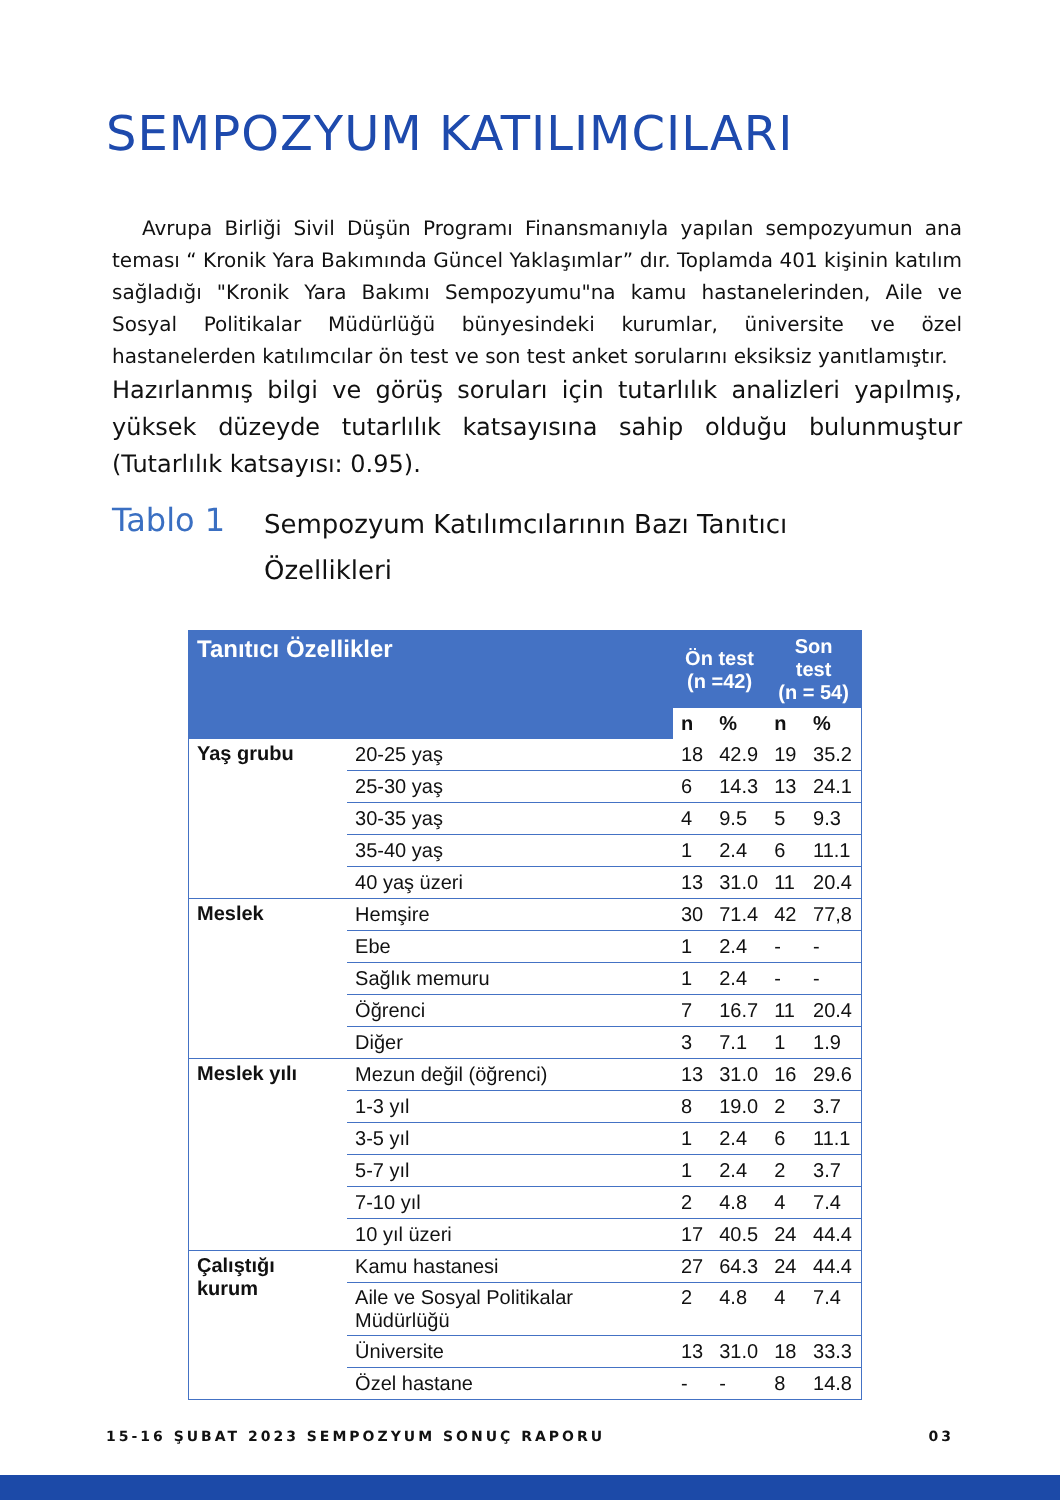SEMPOZYUM KATILIMCILARI
Avrupa Birliği Sivil Düşün Programı Finansmanıyla yapılan sempozyumun ana teması “ Kronik Yara Bakımında Güncel Yaklaşımlar” dır. Toplamda 401 kişinin katılım sağladığı "Kronik Yara Bakımı Sempozyumu"na kamu hastanelerinden, Aile ve Sosyal Politikalar Müdürlüğü bünyesindeki kurumlar, üniversite ve özel hastanelerden katılımcılar ön test ve son test anket sorularını eksiksiz yanıtlamıştır.
Hazırlanmış bilgi ve görüş soruları için tutarlılık analizleri yapılmış, yüksek düzeyde tutarlılık katsayısına sahip olduğu bulunmuştur (Tutarlılık katsayısı: 0.95).
Tablo 1
Sempozyum Katılımcılarının Bazı Tanıtıcı
Özellikleri
| Tanıtıcı Özellikler | | Ön test (n =42) | | Son test (n = 54) | |
| --- | --- | --- | --- | --- | --- |
| | | n | % | n | % |
| Yaş grubu | 20-25 yaş | 18 | 42.9 | 19 | 35.2 |
| | 25-30 yaş | 6 | 14.3 | 13 | 24.1 |
| | 30-35 yaş | 4 | 9.5 | 5 | 9.3 |
| | 35-40 yaş | 1 | 2.4 | 6 | 11.1 |
| | 40 yaş üzeri | 13 | 31.0 | 11 | 20.4 |
| Meslek | Hemşire | 30 | 71.4 | 42 | 77,8 |
| | Ebe | 1 | 2.4 | - | - |
| | Sağlık memuru | 1 | 2.4 | - | - |
| | Öğrenci | 7 | 16.7 | 11 | 20.4 |
| | Diğer | 3 | 7.1 | 1 | 1.9 |
| Meslek yılı | Mezun değil (öğrenci) | 13 | 31.0 | 16 | 29.6 |
| | 1-3 yıl | 8 | 19.0 | 2 | 3.7 |
| | 3-5 yıl | 1 | 2.4 | 6 | 11.1 |
| | 5-7 yıl | 1 | 2.4 | 2 | 3.7 |
| | 7-10 yıl | 2 | 4.8 | 4 | 7.4 |
| | 10 yıl üzeri | 17 | 40.5 | 24 | 44.4 |
| Çalıştığı kurum | Kamu hastanesi | 27 | 64.3 | 24 | 44.4 |
| | Aile ve Sosyal Politikalar Müdürlüğü | 2 | 4.8 | 4 | 7.4 |
| | Üniversite | 13 | 31.0 | 18 | 33.3 |
| | Özel hastane | - | - | 8 | 14.8 |
15-16 ŞUBAT 2023 SEMPOZYUM SONUÇ RAPORU 03